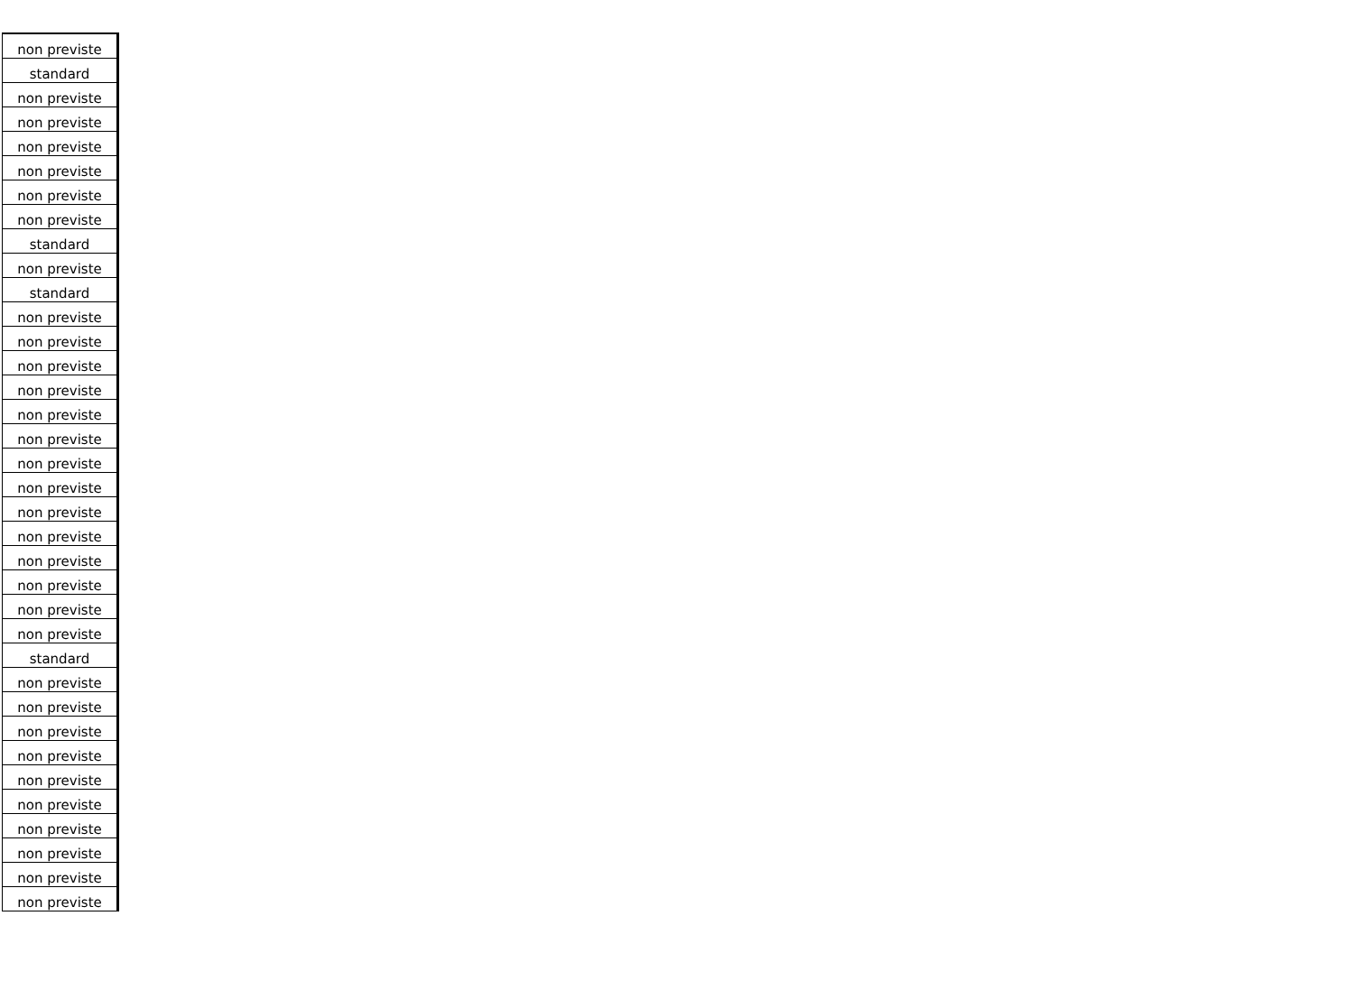| non previste |
| standard |
| non previste |
| non previste |
| non previste |
| non previste |
| non previste |
| non previste |
| standard |
| non previste |
| standard |
| non previste |
| non previste |
| non previste |
| non previste |
| non previste |
| non previste |
| non previste |
| non previste |
| non previste |
| non previste |
| non previste |
| non previste |
| non previste |
| non previste |
| standard |
| non previste |
| non previste |
| non previste |
| non previste |
| non previste |
| non previste |
| non previste |
| non previste |
| non previste |
| non previste |